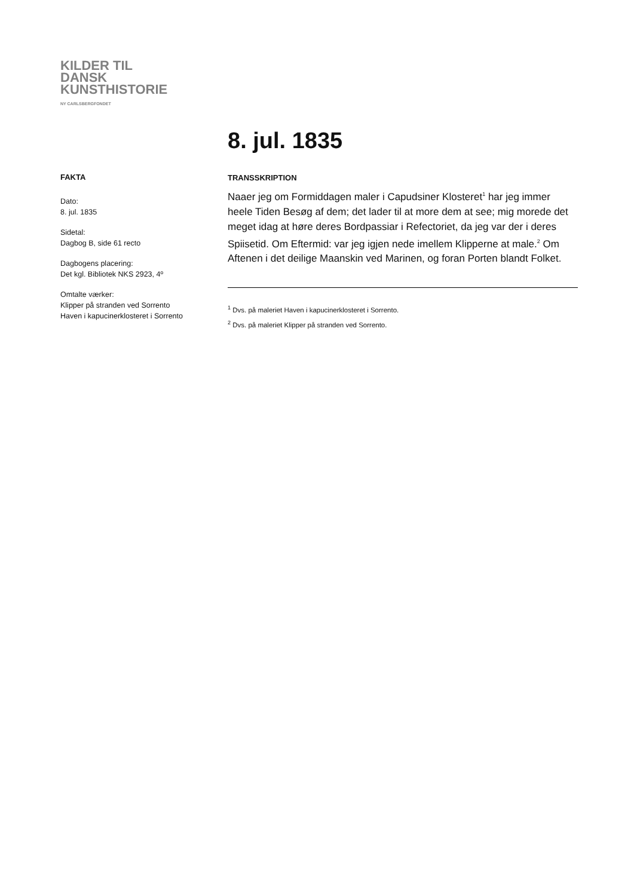KILDER TIL
DANSK
KUNSTHISTORIE
NY CARLSBERGFONDET
FAKTA
Dato:
8. jul. 1835
Sidetal:
Dagbog B, side 61 recto
Dagbogens placering:
Det kgl. Bibliotek NKS 2923, 4º
Omtalte værker:
Klipper på stranden ved Sorrento
Haven i kapucinerklosteret i Sorrento
8. jul. 1835
TRANSSKRIPTION
Naaer jeg om Formiddagen maler i Capudsiner Klosteret<sup>1</sup> har jeg immer heele Tiden Besøg af dem; det lader til at more dem at see; mig morede det meget idag at høre deres Bordpassiar i Refectoriet, da jeg var der i deres Spiisetid. Om Eftermid: var jeg igjen nede imellem Klipperne at male.<sup>2</sup> Om Aftenen i det deilige Maanskin ved Marinen, og foran Porten blandt Folket.
<sup>1</sup> Dvs. på maleriet Haven i kapucinerklosteret i Sorrento.
<sup>2</sup> Dvs. på maleriet Klipper på stranden ved Sorrento.